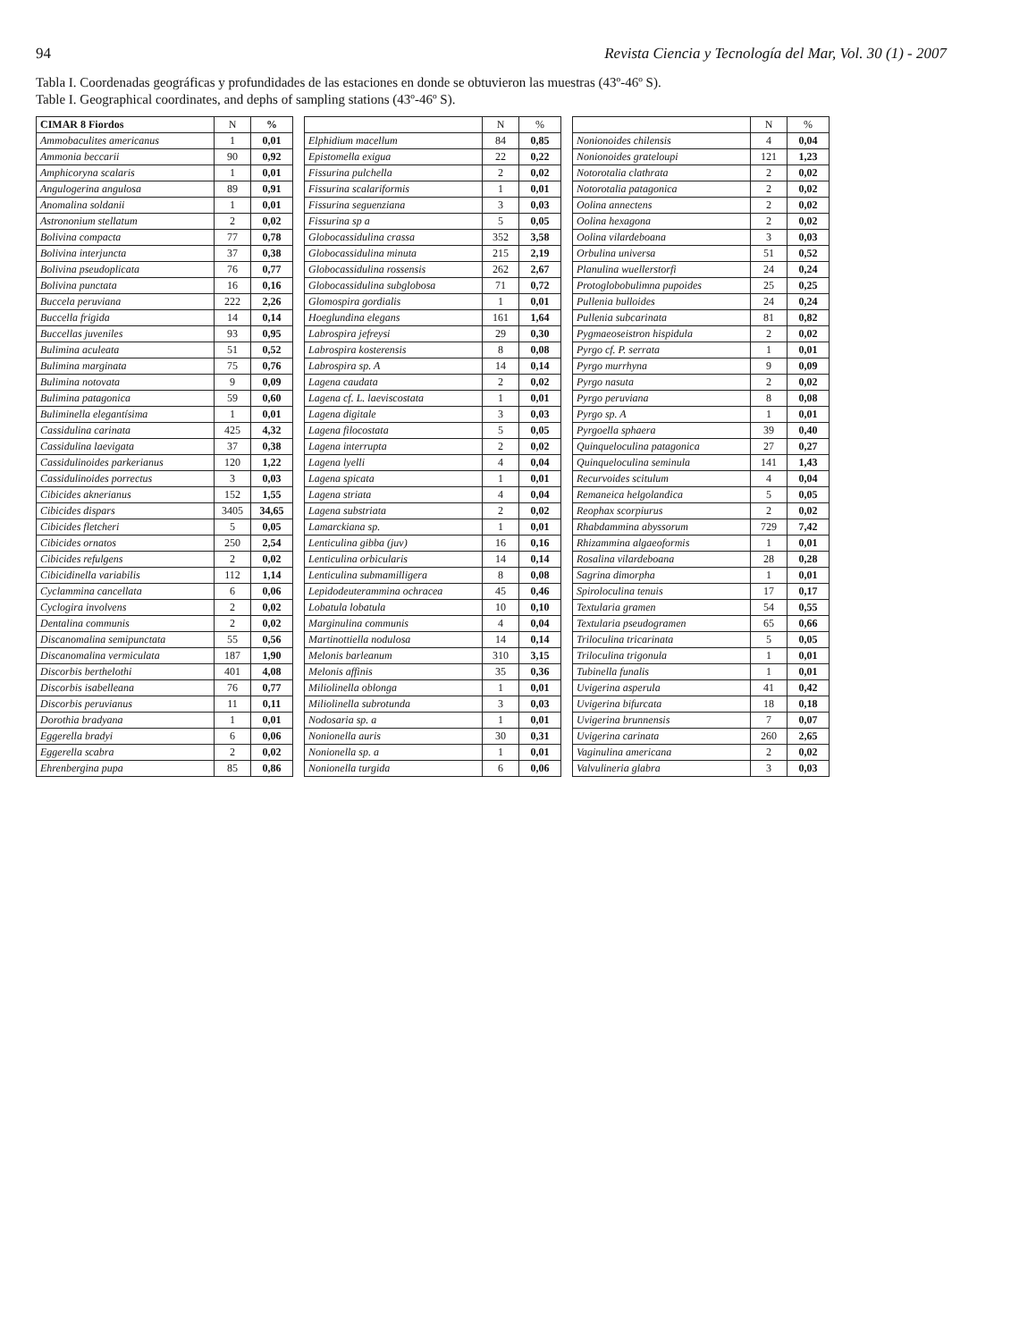94 Revista Ciencia y Tecnología del Mar, Vol. 30 (1) - 2007
Tabla I. Coordenadas geográficas y profundidades de las estaciones en donde se obtuvieron las muestras (43º-46º S).
Table I. Geographical coordinates, and dephs of sampling stations (43º-46º S).
| CIMAR 8 Fiordos | N | % |
| --- | --- | --- |
| Ammobaculites americanus | 1 | 0,01 |
| Ammonia beccarii | 90 | 0,92 |
| Amphicoryna scalaris | 1 | 0,01 |
| Angulogerina angulosa | 89 | 0,91 |
| Anomalina soldanii | 1 | 0,01 |
| Astrononium stellatum | 2 | 0,02 |
| Bolivina compacta | 77 | 0,78 |
| Bolivina interjuncta | 37 | 0,38 |
| Bolivina pseudoplicata | 76 | 0,77 |
| Bolivina punctata | 16 | 0,16 |
| Buccela peruviana | 222 | 2,26 |
| Buccella frigida | 14 | 0,14 |
| Buccellas juveniles | 93 | 0,95 |
| Bulimina aculeata | 51 | 0,52 |
| Bulimina marginata | 75 | 0,76 |
| Bulimina notovata | 9 | 0,09 |
| Bulimina patagonica | 59 | 0,60 |
| Buliminella elegantísima | 1 | 0,01 |
| Cassidulina carinata | 425 | 4,32 |
| Cassidulina laevigata | 37 | 0,38 |
| Cassidulinoides parkerianus | 120 | 1,22 |
| Cassidulinoides porrectus | 3 | 0,03 |
| Cibicides aknerianus | 152 | 1,55 |
| Cibicides dispars | 3405 | 34,65 |
| Cibicides fletcheri | 5 | 0,05 |
| Cibicides ornatos | 250 | 2,54 |
| Cibicides refulgens | 2 | 0,02 |
| Cibicidinella variabilis | 112 | 1,14 |
| Cyclammina cancellata | 6 | 0,06 |
| Cyclogira involvens | 2 | 0,02 |
| Dentalina communis | 2 | 0,02 |
| Discanomalina semipunctata | 55 | 0,56 |
| Discanomalina vermiculata | 187 | 1,90 |
| Discorbis berthelothi | 401 | 4,08 |
| Discorbis isabelleana | 76 | 0,77 |
| Discorbis peruvianus | 11 | 0,11 |
| Dorothia bradyana | 1 | 0,01 |
| Eggerella bradyi | 6 | 0,06 |
| Eggerella scabra | 2 | 0,02 |
| Ehrenbergina pupa | 85 | 0,86 |
| | N | % |
| --- | --- | --- |
| Elphidium macellum | 84 | 0,85 |
| Epistomella exigua | 22 | 0,22 |
| Fissurina pulchella | 2 | 0,02 |
| Fissurina scalariformis | 1 | 0,01 |
| Fissurina seguenziana | 3 | 0,03 |
| Fissurina sp a | 5 | 0,05 |
| Globocassidulina crassa | 352 | 3,58 |
| Globocassidulina minuta | 215 | 2,19 |
| Globocassidulina rossensis | 262 | 2,67 |
| Globocassidulina subglobosa | 71 | 0,72 |
| Glomospira gordialis | 1 | 0,01 |
| Hoeglundina elegans | 161 | 1,64 |
| Labrospira jefreysi | 29 | 0,30 |
| Labrospira kosterensis | 8 | 0,08 |
| Labrospira sp. A | 14 | 0,14 |
| Lagena caudata | 2 | 0,02 |
| Lagena cf. L. laeviscostata | 1 | 0,01 |
| Lagena digitale | 3 | 0,03 |
| Lagena filocostata | 5 | 0,05 |
| Lagena interrupta | 2 | 0,02 |
| Lagena lyelli | 4 | 0,04 |
| Lagena spicata | 1 | 0,01 |
| Lagena striata | 4 | 0,04 |
| Lagena substriata | 2 | 0,02 |
| Lamarckiana sp. | 1 | 0,01 |
| Lenticulina gibba (juv) | 16 | 0,16 |
| Lenticulina orbicularis | 14 | 0,14 |
| Lenticulina submamilligera | 8 | 0,08 |
| Lepidodeuterammina ochracea | 45 | 0,46 |
| Lobatula lobatula | 10 | 0,10 |
| Marginulina communis | 4 | 0,04 |
| Martinottiella nodulosa | 14 | 0,14 |
| Melonis barleanum | 310 | 3,15 |
| Melonis affinis | 35 | 0,36 |
| Miliolinella oblonga | 1 | 0,01 |
| Miliolinella subrotunda | 3 | 0,03 |
| Nodosaria sp. a | 1 | 0,01 |
| Nonionella auris | 30 | 0,31 |
| Nonionella sp. a | 1 | 0,01 |
| Nonionella turgida | 6 | 0,06 |
| | N | % |
| --- | --- | --- |
| Nonionoides chilensis | 4 | 0,04 |
| Nonionoides grateloupi | 121 | 1,23 |
| Notorotalia clathrata | 2 | 0,02 |
| Notorotalia patagonica | 2 | 0,02 |
| Oolina annectens | 2 | 0,02 |
| Oolina hexagona | 2 | 0,02 |
| Oolina vilardeboana | 3 | 0,03 |
| Orbulina universa | 51 | 0,52 |
| Planulina wuellerstorfi | 24 | 0,24 |
| Protoglobobulimna pupoides | 25 | 0,25 |
| Pullenia bulloides | 24 | 0,24 |
| Pullenia subcarinata | 81 | 0,82 |
| Pygmaeoseistron hispidula | 2 | 0,02 |
| Pyrgo cf. P. serrata | 1 | 0,01 |
| Pyrgo murrhyna | 9 | 0,09 |
| Pyrgo nasuta | 2 | 0,02 |
| Pyrgo peruviana | 8 | 0,08 |
| Pyrgo sp. A | 1 | 0,01 |
| Pyrgoella sphaera | 39 | 0,40 |
| Quinqueloculina patagonica | 27 | 0,27 |
| Quinqueloculina seminula | 141 | 1,43 |
| Recurvoides scitulum | 4 | 0,04 |
| Remaneica helgolandica | 5 | 0,05 |
| Reophax scorpiurus | 2 | 0,02 |
| Rhabdammina abyssorum | 729 | 7,42 |
| Rhizammina algaeoformis | 1 | 0,01 |
| Rosalina vilardeboana | 28 | 0,28 |
| Sagrina dimorpha | 1 | 0,01 |
| Spiroloculina tenuis | 17 | 0,17 |
| Textularia gramen | 54 | 0,55 |
| Textularia pseudogramen | 65 | 0,66 |
| Triloculina tricarinata | 5 | 0,05 |
| Triloculina trigonula | 1 | 0,01 |
| Tubinella funalis | 1 | 0,01 |
| Uvigerina asperula | 41 | 0,42 |
| Uvigerina bifurcata | 18 | 0,18 |
| Uvigerina brunnensis | 7 | 0,07 |
| Uvigerina carinata | 260 | 2,65 |
| Vaginulina americana | 2 | 0,02 |
| Valvulineria glabra | 3 | 0,03 |